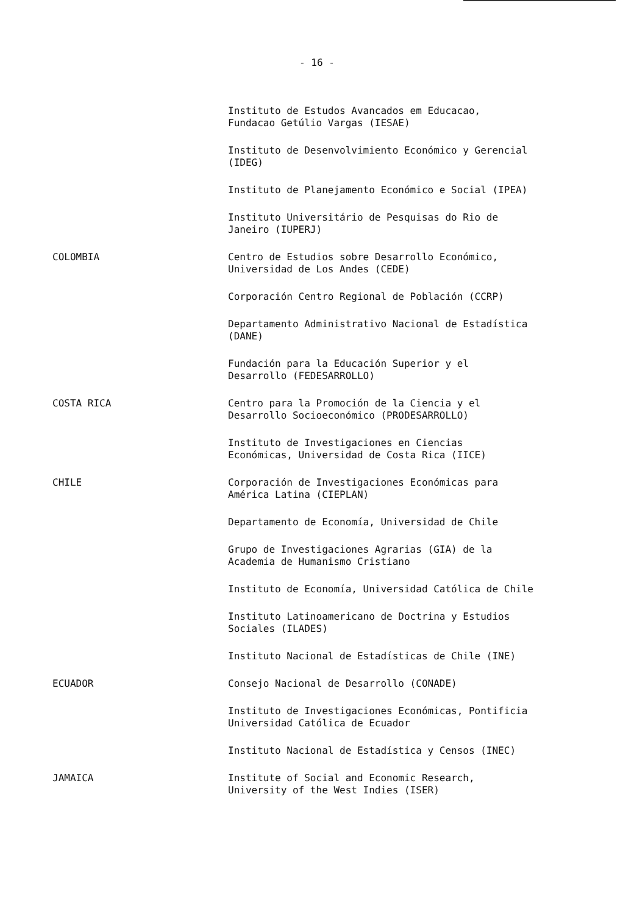- 16 -
Instituto de Estudos Avancados em Educacao,
Fundacao Getúlio Vargas (IESAE)
Instituto de Desenvolvimiento Económico y Gerencial
(IDEG)
Instituto de Planejamento Económico e Social (IPEA)
Instituto Universitário de Pesquisas do Rio de
Janeiro (IUPERJ)
COLOMBIA
Centro de Estudios sobre Desarrollo Económico,
Universidad de Los Andes (CEDE)
Corporación Centro Regional de Población (CCRP)
Departamento Administrativo Nacional de Estadística
(DANE)
Fundación para la Educación Superior y el
Desarrollo (FEDESARROLLO)
COSTA RICA
Centro para la Promoción de la Ciencia y el
Desarrollo Socioeconómico (PRODESARROLLO)
Instituto de Investigaciones en Ciencias
Económicas, Universidad de Costa Rica (IICE)
CHILE
Corporación de Investigaciones Económicas para
América Latina (CIEPLAN)
Departamento de Economía, Universidad de Chile
Grupo de Investigaciones Agrarias (GIA) de la
Academia de Humanismo Cristiano
Instituto de Economía, Universidad Católica de Chile
Instituto Latinoamericano de Doctrina y Estudios
Sociales (ILADES)
Instituto Nacional de Estadísticas de Chile (INE)
ECUADOR
Consejo Nacional de Desarrollo (CONADE)
Instituto de Investigaciones Económicas, Pontificia
Universidad Católica de Ecuador
Instituto Nacional de Estadística y Censos (INEC)
JAMAICA
Institute of Social and Economic Research,
University of the West Indies (ISER)